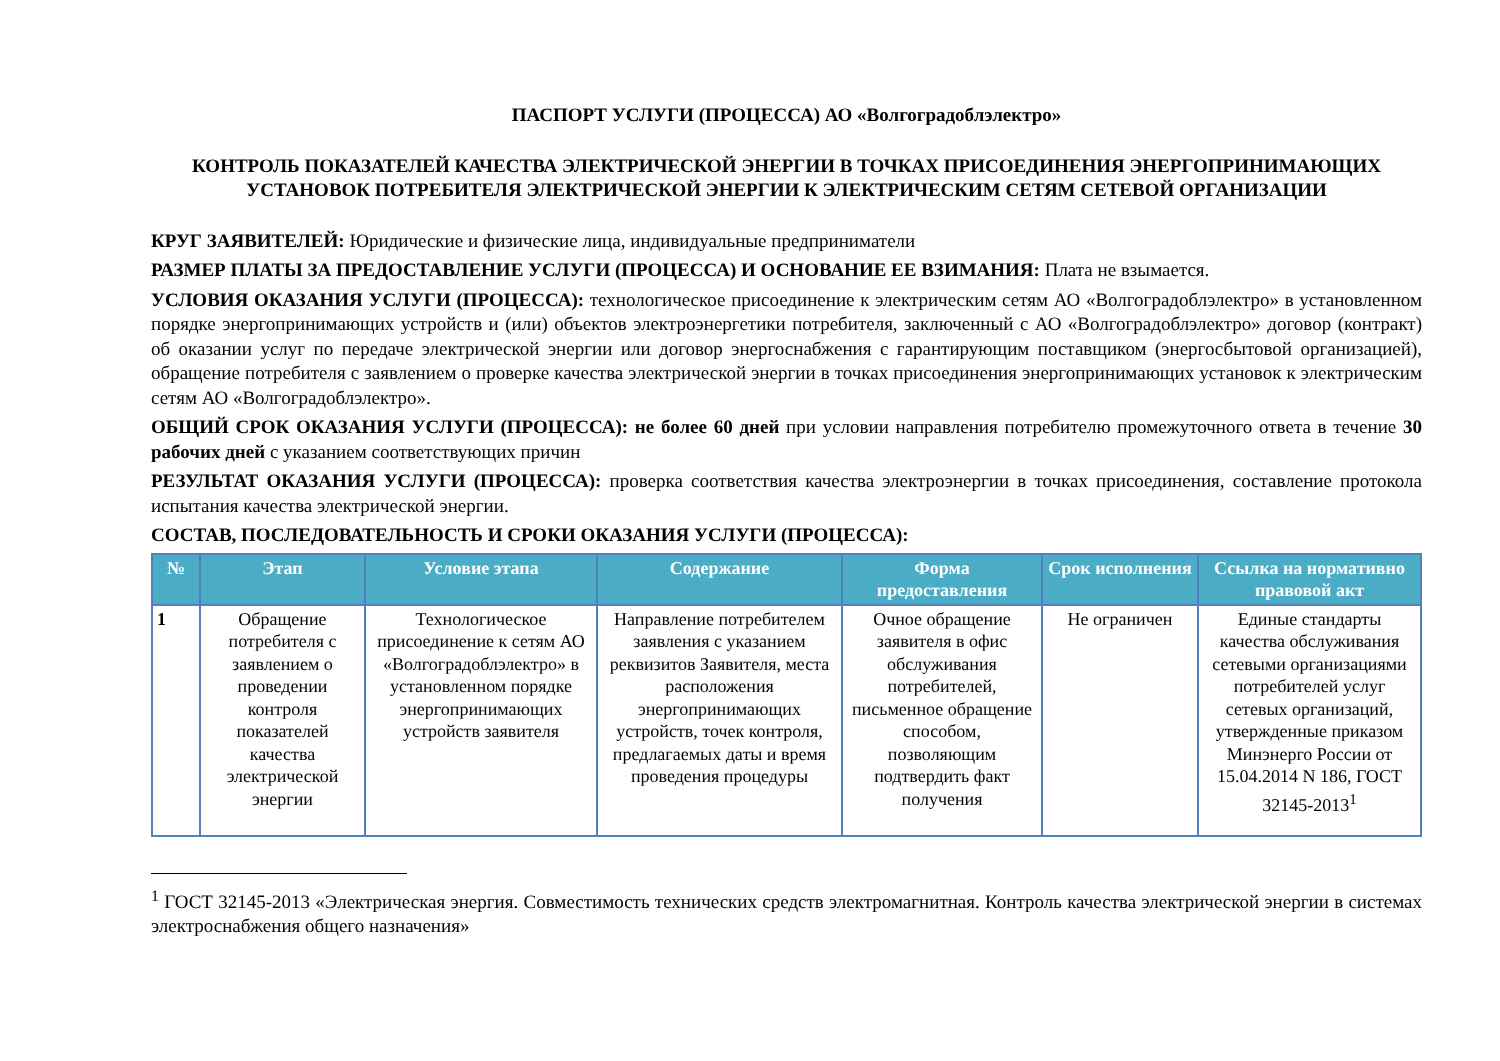ПАСПОРТ УСЛУГИ (ПРОЦЕССА) АО «Волгоградоблэлектро»
КОНТРОЛЬ ПОКАЗАТЕЛЕЙ КАЧЕСТВА ЭЛЕКТРИЧЕСКОЙ ЭНЕРГИИ В ТОЧКАХ ПРИСОЕДИНЕНИЯ ЭНЕРГОПРИНИМАЮЩИХ УСТАНОВОК ПОТРЕБИТЕЛЯ ЭЛЕКТРИЧЕСКОЙ ЭНЕРГИИ К ЭЛЕКТРИЧЕСКИМ СЕТЯМ СЕТЕВОЙ ОРГАНИЗАЦИИ
КРУГ ЗАЯВИТЕЛЕЙ: Юридические и физические лица, индивидуальные предприниматели
РАЗМЕР ПЛАТЫ ЗА ПРЕДОСТАВЛЕНИЕ УСЛУГИ (ПРОЦЕССА) И ОСНОВАНИЕ ЕЕ ВЗИМАНИЯ: Плата не взымается.
УСЛОВИЯ ОКАЗАНИЯ УСЛУГИ (ПРОЦЕССА): технологическое присоединение к электрическим сетям АО «Волгоградоблэлектро» в установленном порядке энергопринимающих устройств и (или) объектов электроэнергетики потребителя, заключенный с АО «Волгоградоблэлектро» договор (контракт) об оказании услуг по передаче электрической энергии или договор энергоснабжения с гарантирующим поставщиком (энергосбытовой организацией), обращение потребителя с заявлением о проверке качества электрической энергии в точках присоединения энергопринимающих установок к электрическим сетям АО «Волгоградоблэлектро».
ОБЩИЙ СРОК ОКАЗАНИЯ УСЛУГИ (ПРОЦЕССА): не более 60 дней при условии направления потребителю промежуточного ответа в течение 30 рабочих дней с указанием соответствующих причин
РЕЗУЛЬТАТ ОКАЗАНИЯ УСЛУГИ (ПРОЦЕССА): проверка соответствия качества электроэнергии в точках присоединения, составление протокола испытания качества электрической энергии.
СОСТАВ, ПОСЛЕДОВАТЕЛЬНОСТЬ И СРОКИ ОКАЗАНИЯ УСЛУГИ (ПРОЦЕССА):
| № | Этап | Условие этапа | Содержание | Форма предоставления | Срок исполнения | Ссылка на нормативно правовой акт |
| --- | --- | --- | --- | --- | --- | --- |
| 1 | Обращение потребителя с заявлением о проведении контроля показателей качества электрической энергии | Технологическое присоединение к сетям АО «Волгоградоблэлектро» в установленном порядке энергопринимающих устройств заявителя | Направление потребителем заявления с указанием реквизитов Заявителя, места расположения энергопринимающих устройств, точек контроля, предлагаемых даты и время проведения процедуры | Очное обращение заявителя в офис обслуживания потребителей, письменное обращение способом, позволяющим подтвердить факт получения | Не ограничен | Единые стандарты качества обслуживания сетевыми организациями потребителей услуг сетевых организаций, утвержденные приказом Минэнерго России от 15.04.2014 N 186, ГОСТ 32145-2013<sup>1</sup> |
<sup>1</sup> ГОСТ 32145-2013 «Электрическая энергия. Совместимость технических средств электромагнитная. Контроль качества электрической энергии в системах электроснабжения общего назначения»